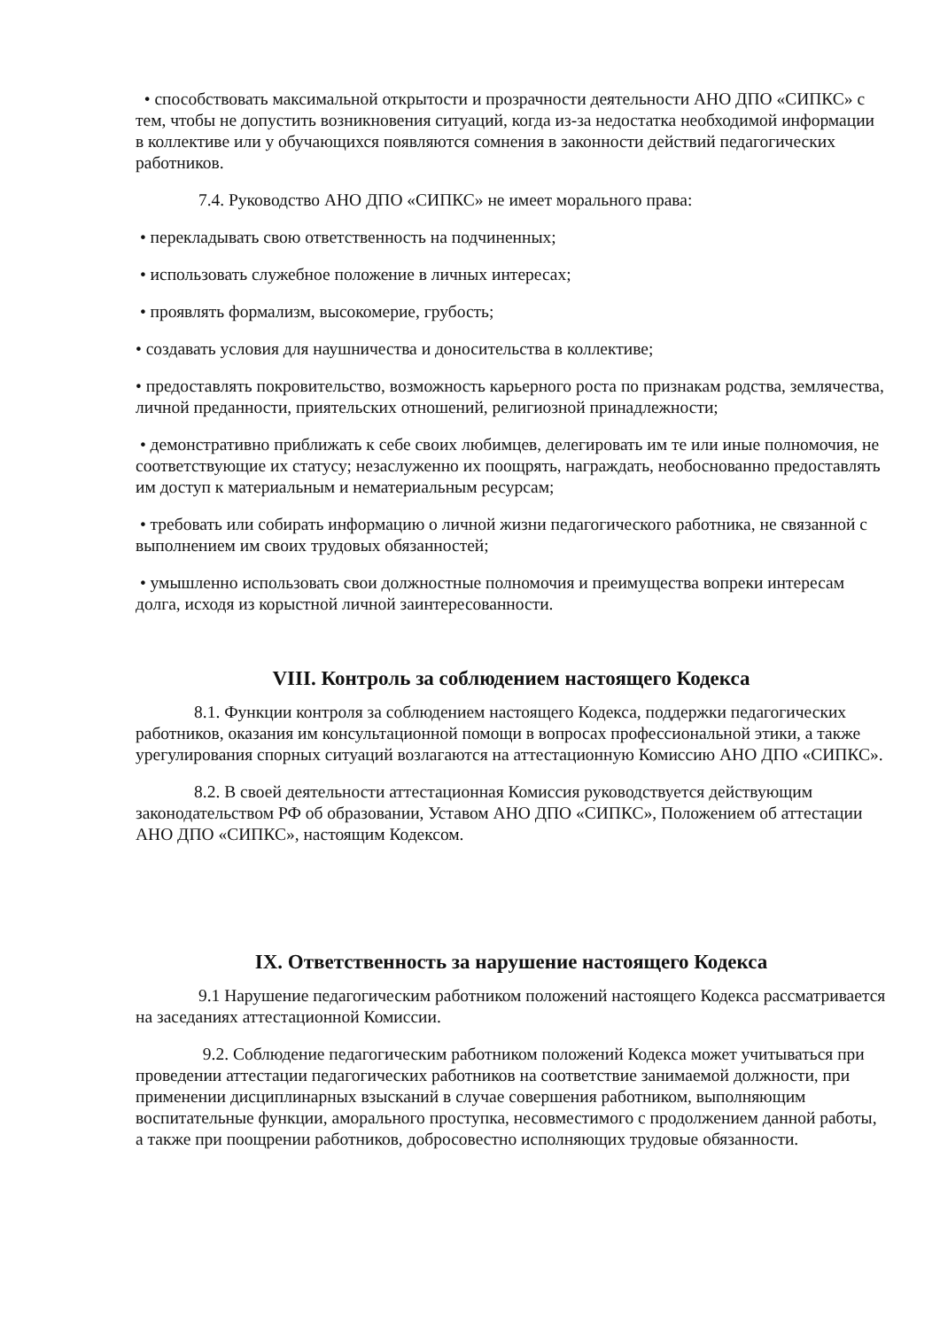• способствовать максимальной открытости и прозрачности деятельности АНО ДПО «СИПКС» с тем, чтобы не допустить возникновения ситуаций, когда из-за недостатка необходимой информации в коллективе или у обучающихся появляются сомнения в законности действий педагогических работников.
7.4. Руководство АНО ДПО «СИПКС» не имеет морального права:
• перекладывать свою ответственность на подчиненных;
• использовать служебное положение в личных интересах;
• проявлять формализм, высокомерие, грубость;
• создавать условия для наушничества и доносительства в коллективе;
• предоставлять покровительство, возможность карьерного роста по признакам родства, землячества, личной преданности, приятельских отношений, религиозной принадлежности;
• демонстративно приближать к себе своих любимцев, делегировать им те или иные полномочия, не соответствующие их статусу; незаслуженно их поощрять, награждать, необоснованно предоставлять им доступ к материальным и нематериальным ресурсам;
• требовать или собирать информацию о личной жизни педагогического работника, не связанной с выполнением им своих трудовых обязанностей;
• умышленно использовать свои должностные полномочия и преимущества вопреки интересам долга, исходя из корыстной личной заинтересованности.
VIII. Контроль за соблюдением настоящего Кодекса
8.1. Функции контроля за соблюдением настоящего Кодекса, поддержки педагогических работников, оказания им консультационной помощи в вопросах профессиональной этики, а также урегулирования спорных ситуаций возлагаются на аттестационную Комиссию АНО ДПО «СИПКС».
8.2. В своей деятельности аттестационная Комиссия руководствуется действующим законодательством РФ об образовании, Уставом АНО ДПО «СИПКС», Положением об аттестации АНО ДПО «СИПКС», настоящим Кодексом.
IX. Ответственность за нарушение настоящего Кодекса
9.1 Нарушение педагогическим работником положений настоящего Кодекса рассматривается на заседаниях аттестационной Комиссии.
9.2. Соблюдение педагогическим работником положений Кодекса может учитываться при проведении аттестации педагогических работников на соответствие занимаемой должности, при применении дисциплинарных взысканий в случае совершения работником, выполняющим воспитательные функции, аморального проступка, несовместимого с продолжением данной работы, а также при поощрении работников, добросовестно исполняющих трудовые обязанности.